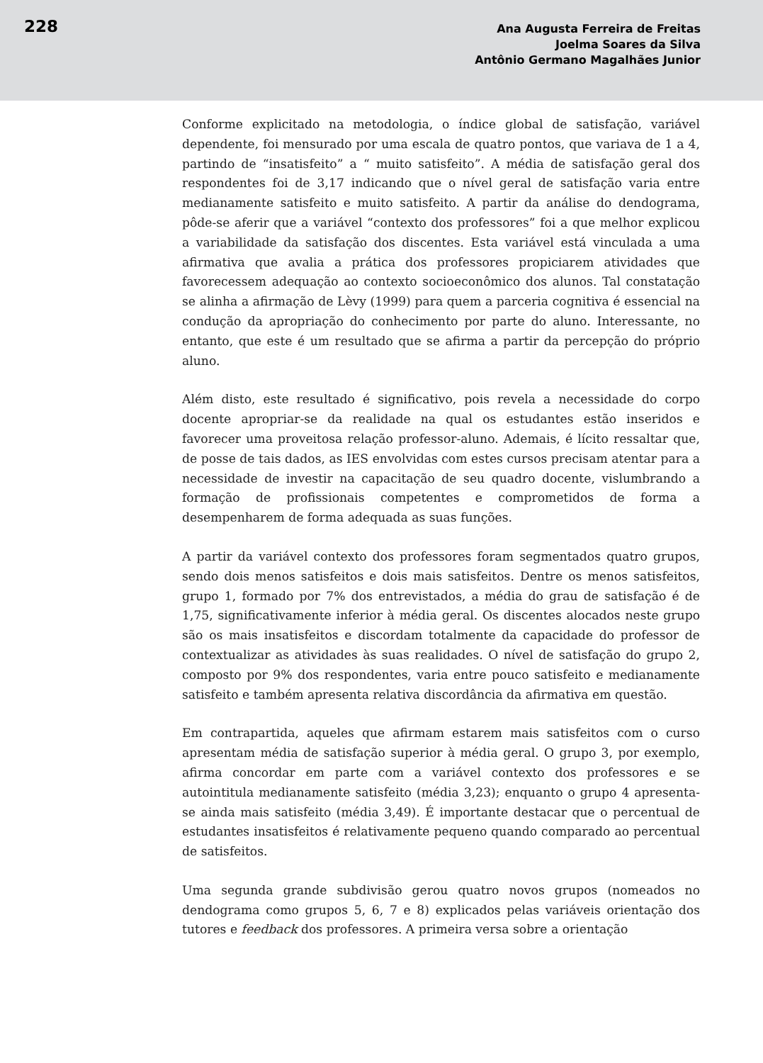228
Ana Augusta Ferreira de Freitas
Joelma Soares da Silva
Antônio Germano Magalhães Junior
Conforme explicitado na metodologia, o índice global de satisfação, variável dependente, foi mensurado por uma escala de quatro pontos, que variava de 1 a 4, partindo de “insatisfeito” a “ muito satisfeito”. A média de satisfação geral dos respondentes foi de 3,17 indicando que o nível geral de satisfação varia entre medianamente satisfeito e muito satisfeito. A partir da análise do dendograma, pôde-se aferir que a variável “contexto dos professores” foi a que melhor explicou a variabilidade da satisfação dos discentes. Esta variável está vinculada a uma afirmativa que avalia a prática dos professores propiciarem atividades que favorecessem adequação ao contexto socioeconômico dos alunos. Tal constatação se alinha a afirmação de Lèvy (1999) para quem a parceria cognitiva é essencial na condução da apropriação do conhecimento por parte do aluno. Interessante, no entanto, que este é um resultado que se afirma a partir da percepção do próprio aluno.
Além disto, este resultado é significativo, pois revela a necessidade do corpo docente apropriar-se da realidade na qual os estudantes estão inseridos e favorecer uma proveitosa relação professor-aluno. Ademais, é lícito ressaltar que, de posse de tais dados, as IES envolvidas com estes cursos precisam atentar para a necessidade de investir na capacitação de seu quadro docente, vislumbrando a formação de profissionais competentes e comprometidos de forma a desempenharem de forma adequada as suas funções.
A partir da variável contexto dos professores foram segmentados quatro grupos, sendo dois menos satisfeitos e dois mais satisfeitos. Dentre os menos satisfeitos, grupo 1, formado por 7% dos entrevistados, a média do grau de satisfação é de 1,75, significativamente inferior à média geral. Os discentes alocados neste grupo são os mais insatisfeitos e discordam totalmente da capacidade do professor de contextualizar as atividades às suas realidades. O nível de satisfação do grupo 2, composto por 9% dos respondentes, varia entre pouco satisfeito e medianamente satisfeito e também apresenta relativa discordância da afirmativa em questão.
Em contrapartida, aqueles que afirmam estarem mais satisfeitos com o curso apresentam média de satisfação superior à média geral. O grupo 3, por exemplo, afirma concordar em parte com a variável contexto dos professores e se autointitula medianamente satisfeito (média 3,23); enquanto o grupo 4 apresenta-se ainda mais satisfeito (média 3,49). É importante destacar que o percentual de estudantes insatisfeitos é relativamente pequeno quando comparado ao percentual de satisfeitos.
Uma segunda grande subdivisão gerou quatro novos grupos (nomeados no dendograma como grupos 5, 6, 7 e 8) explicados pelas variáveis orientação dos tutores e feedback dos professores. A primeira versa sobre a orientação